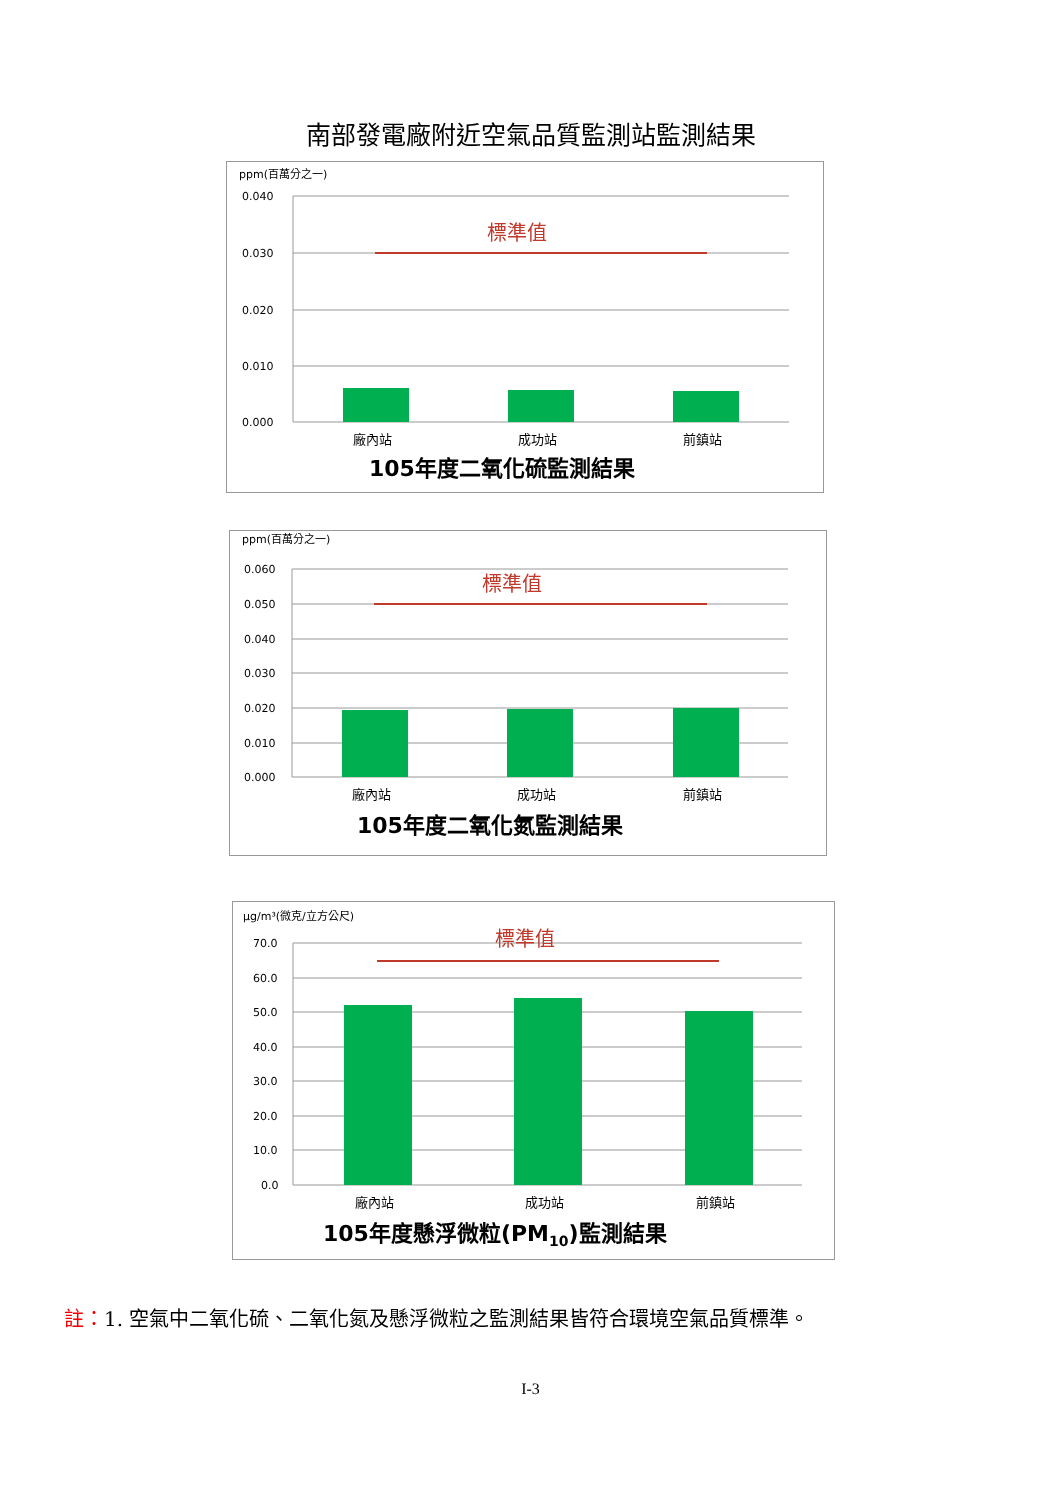南部發電廠附近空氣品質監測站監測結果
ppm(百萬分之一)
0.040
0.030
0.020
0.010
0.000
標準值
廠內站
成功站
前鎮站
105年度二氧化硫監測結果
ppm(百萬分之一)
0.060
0.050
0.040
0.030
0.020
0.010
0.000
標準值
廠內站
成功站
前鎮站
105年度二氧化氮監測結果
μg/m³(微克/立方公尺)
70.0
60.0
50.0
40.0
30.0
20.0
10.0
0.0
標準值
廠內站
成功站
前鎮站
105年度懸浮微粒(PM10)監測結果
註：1. 空氣中二氧化硫、二氧化氮及懸浮微粒之監測結果皆符合環境空氣品質標準。
I-3